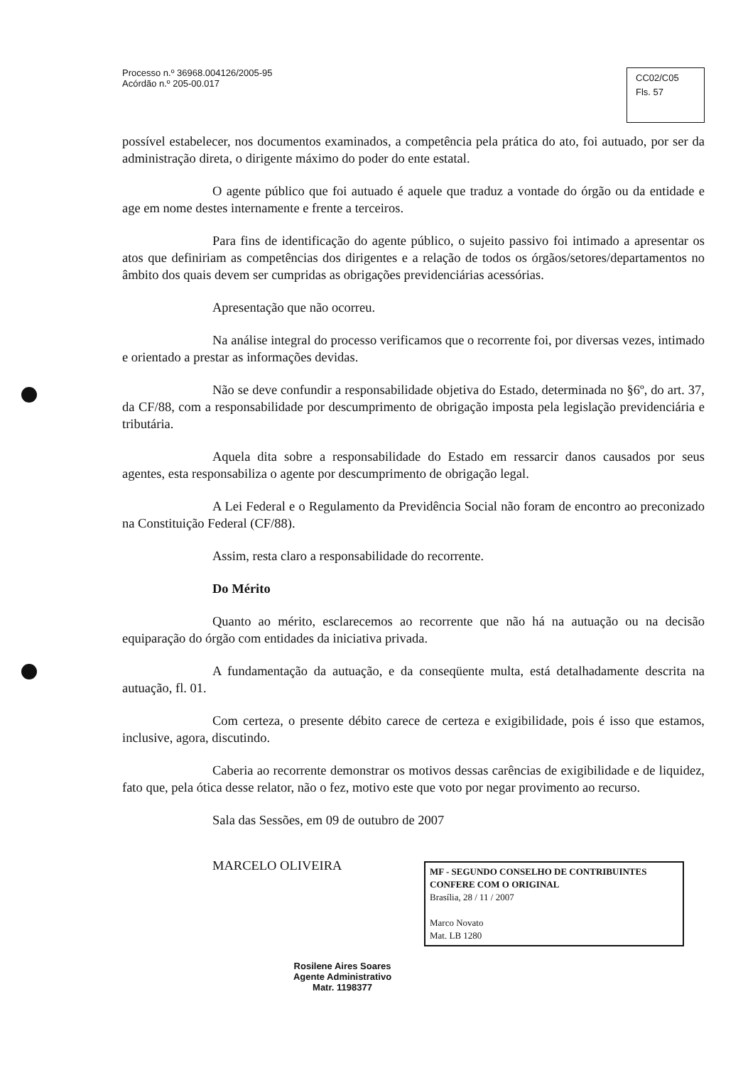Processo n.º 36968.004126/2005-95
Acórdão n.º 205-00.017
CC02/C05
Fls. 57
possível estabelecer, nos documentos examinados, a competência pela prática do ato, foi autuado, por ser da administração direta, o dirigente máximo do poder do ente estatal.
O agente público que foi autuado é aquele que traduz a vontade do órgão ou da entidade e age em nome destes internamente e frente a terceiros.
Para fins de identificação do agente público, o sujeito passivo foi intimado a apresentar os atos que definiriam as competências dos dirigentes e a relação de todos os órgãos/setores/departamentos no âmbito dos quais devem ser cumpridas as obrigações previdenciárias acessórias.
Apresentação que não ocorreu.
Na análise integral do processo verificamos que o recorrente foi, por diversas vezes, intimado e orientado a prestar as informações devidas.
Não se deve confundir a responsabilidade objetiva do Estado, determinada no §6º, do art. 37, da CF/88, com a responsabilidade por descumprimento de obrigação imposta pela legislação previdenciária e tributária.
Aquela dita sobre a responsabilidade do Estado em ressarcir danos causados por seus agentes, esta responsabiliza o agente por descumprimento de obrigação legal.
A Lei Federal e o Regulamento da Previdência Social não foram de encontro ao preconizado na Constituição Federal (CF/88).
Assim, resta claro a responsabilidade do recorrente.
Do Mérito
Quanto ao mérito, esclarecemos ao recorrente que não há na autuação ou na decisão equiparação do órgão com entidades da iniciativa privada.
A fundamentação da autuação, e da conseqüente multa, está detalhadamente descrita na autuação, fl. 01.
Com certeza, o presente débito carece de certeza e exigibilidade, pois é isso que estamos, inclusive, agora, discutindo.
Caberia ao recorrente demonstrar os motivos dessas carências de exigibilidade e de liquidez, fato que, pela ótica desse relator, não o fez, motivo este que voto por negar provimento ao recurso.
Sala das Sessões, em 09 de outubro de 2007
MARCELO OLIVEIRA
MF - SEGUNDO CONSELHO DE CONTRIBUINTES
CONFERE COM O ORIGINAL
Brasília, 28 / 11 / 2007
Marco Novato
Mat. LB 1280
Rosilene Aires Soares
Agente Administrativo
Matr. 1198377